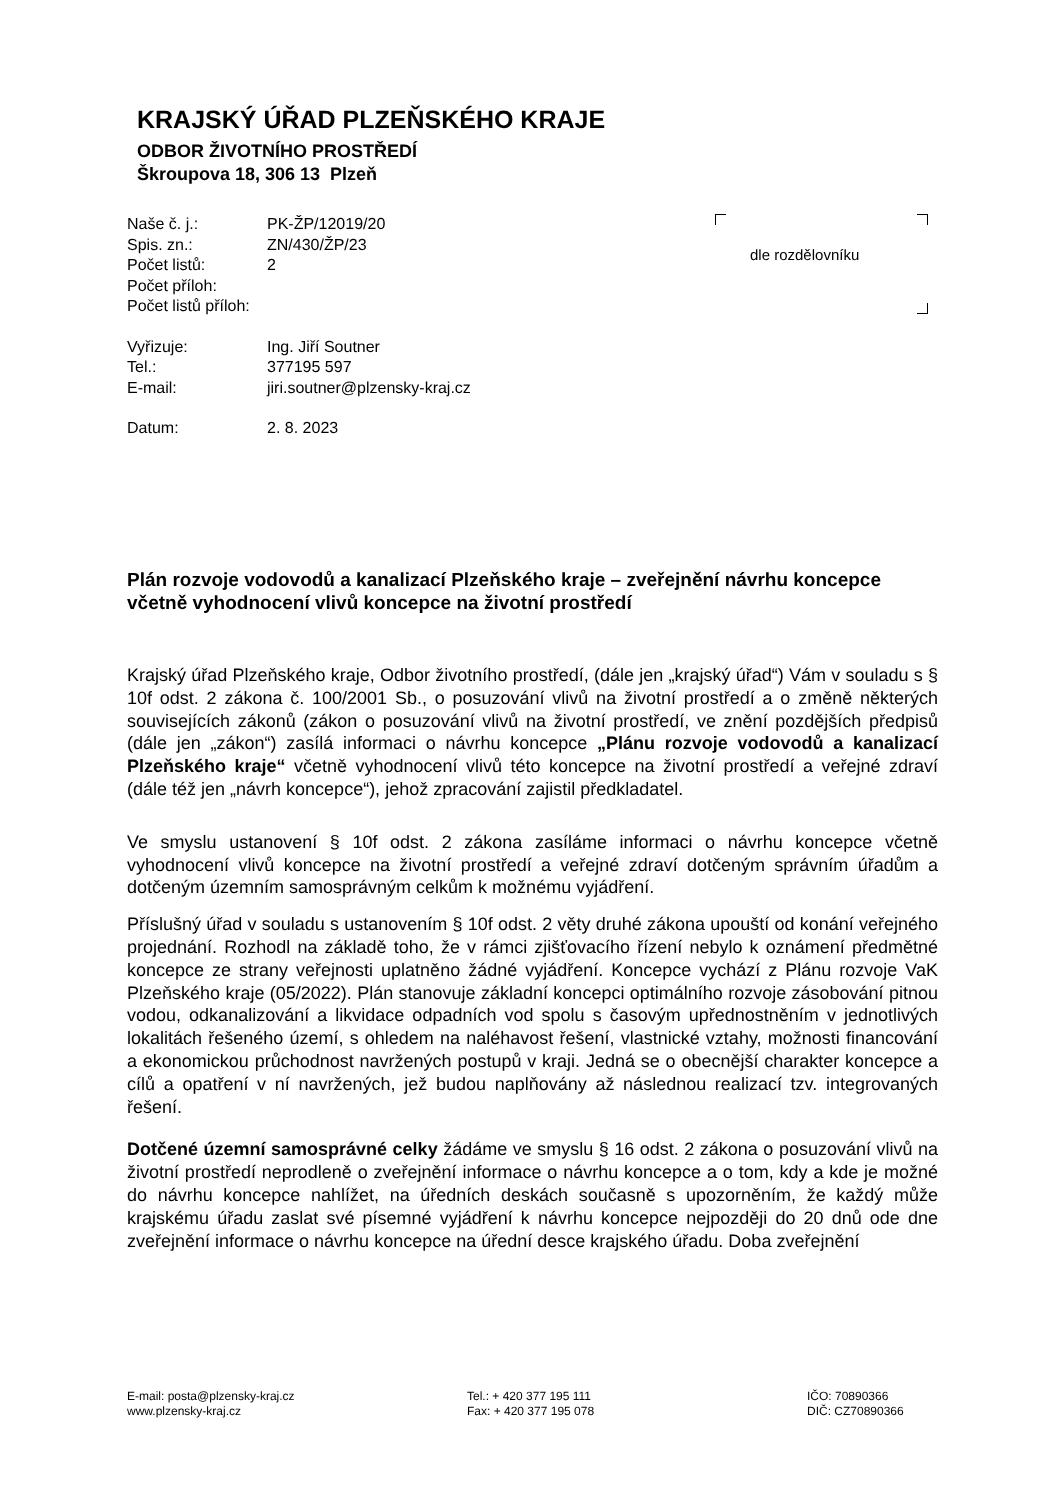KRAJSKÝ ÚŘAD PLZEŇSKÉHO KRAJE
ODBOR ŽIVOTNÍHO PROSTŘEDÍ
Škroupova 18, 306 13 Plzeň
| Naše č. j.: | PK-ŽP/12019/20 |
| Spis. zn.: | ZN/430/ŽP/23 |
| Počet listů: | 2 |
| Počet příloh: | |
| Počet listů příloh: | |
| Vyřizuje: | Ing. Jiří Soutner |
| Tel.: | 377195 597 |
| E-mail: | jiri.soutner@plzensky-kraj.cz |
| Datum: | 2. 8. 2023 |
dle rozdělovníku
Plán rozvoje vodovodů a kanalizací Plzeňského kraje – zveřejnění návrhu koncepce včetně vyhodnocení vlivů koncepce na životní prostředí
Krajský úřad Plzeňského kraje, Odbor životního prostředí, (dále jen „krajský úřad“) Vám v souladu s § 10f odst. 2 zákona č. 100/2001 Sb., o posuzování vlivů na životní prostředí a o změně některých souvisejících zákonů (zákon o posuzování vlivů na životní prostředí, ve znění pozdějších předpisů (dále jen „zákon“) zasílá informaci o návrhu koncepce „Plánu rozvoje vodovodů a kanalizací Plzeňského kraje“ včetně vyhodnocení vlivů této koncepce na životní prostředí a veřejné zdraví (dále též jen „návrh koncepce“), jehož zpracování zajistil předkladatel.
Ve smyslu ustanovení § 10f odst. 2 zákona zasíláme informaci o návrhu koncepce včetně vyhodnocení vlivů koncepce na životní prostředí a veřejné zdraví dotčeným správním úřadům a dotčeným územním samosprávným celkům k možnému vyjádření.
Příslušný úřad v souladu s ustanovením § 10f odst. 2 věty druhé zákona upouští od konání veřejného projednání. Rozhodl na základě toho, že v rámci zjišťovacího řízení nebylo k oznámení předmětné koncepce ze strany veřejnosti uplatněno žádné vyjádření. Koncepce vychází z Plánu rozvoje VaK Plzeňského kraje (05/2022). Plán stanovuje základní koncepci optimálního rozvoje zásobování pitnou vodou, odkanalizování a likvidace odpadních vod spolu s časovým upřednostněním v jednotlivých lokalitách řešeného území, s ohledem na naléhavost řešení, vlastnické vztahy, možnosti financování a ekonomickou průchodnost navržených postupů v kraji. Jedná se o obecnější charakter koncepce a cílů a opatření v ní navržených, jež budou naplňovány až následnou realizací tzv. integrovaných řešení.
Dotčené územní samosprávné celky žádáme ve smyslu § 16 odst. 2 zákona o posuzování vlivů na životní prostředí neprodleně o zveřejnění informace o návrhu koncepce a o tom, kdy a kde je možné do návrhu koncepce nahlížet, na úředních deskách současně s upozorněním, že každý může krajskému úřadu zaslat své písemné vyjádření k návrhu koncepce nejpozději do 20 dnů ode dne zveřejnění informace o návrhu koncepce na úřední desce krajského úřadu. Doba zveřejnění
E-mail: posta@plzensky-kraj.cz
www.plzensky-kraj.cz
Tel.: + 420 377 195 111
Fax: + 420 377 195 078
IČO: 70890366
DIČ: CZ70890366